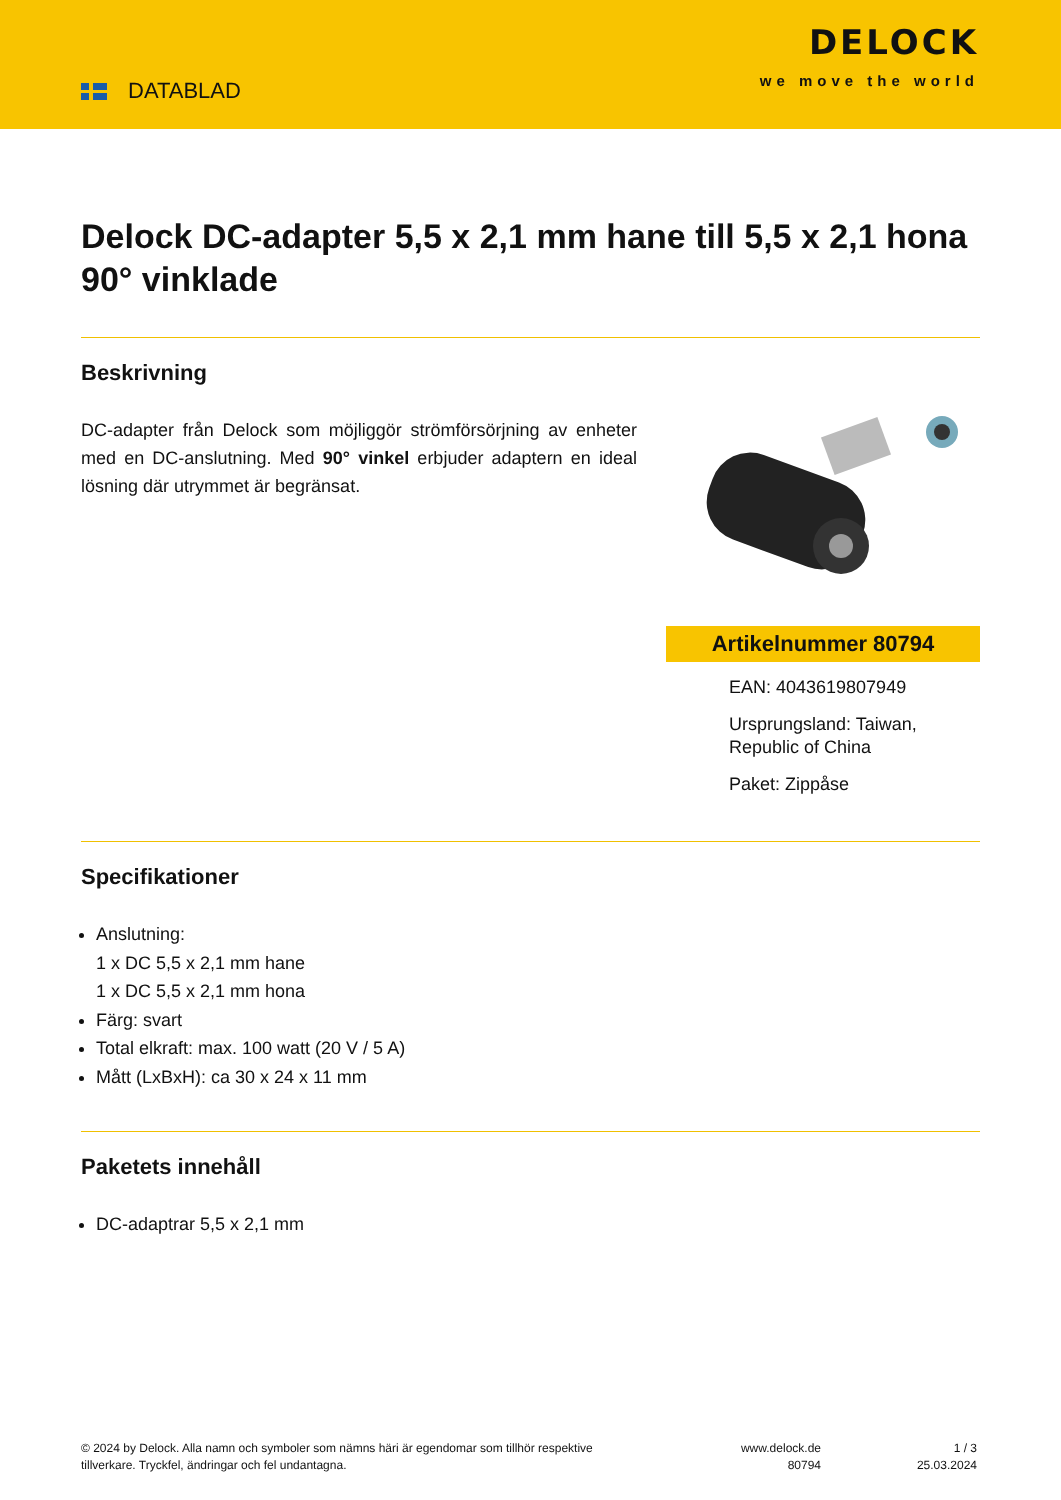DATABLAD
DELOCK
we move the world
Delock DC-adapter 5,5 x 2,1 mm hane till 5,5 x 2,1 hona 90° vinklade
Beskrivning
DC-adapter från Delock som möjliggör strömförsörjning av enheter med en DC-anslutning. Med 90° vinkel erbjuder adaptern en ideal lösning där utrymmet är begränsat.
Artikelnummer 80794
EAN: 4043619807949
Ursprungsland: Taiwan, Republic of China
Paket: Zippåse
Specifikationer
Anslutning:
1 x DC 5,5 x 2,1 mm hane
1 x DC 5,5 x 2,1 mm hona
Färg: svart
Total elkraft: max. 100 watt (20 V / 5 A)
Mått (LxBxH): ca 30 x 24 x 11 mm
Paketets innehåll
DC-adaptrar 5,5 x 2,1 mm
© 2024 by Delock. Alla namn och symboler som nämns häri är egendomar som tillhör respektive tillverkare. Tryckfel, ändringar och fel undantagna.
www.delock.de
80794
1 / 3
25.03.2024